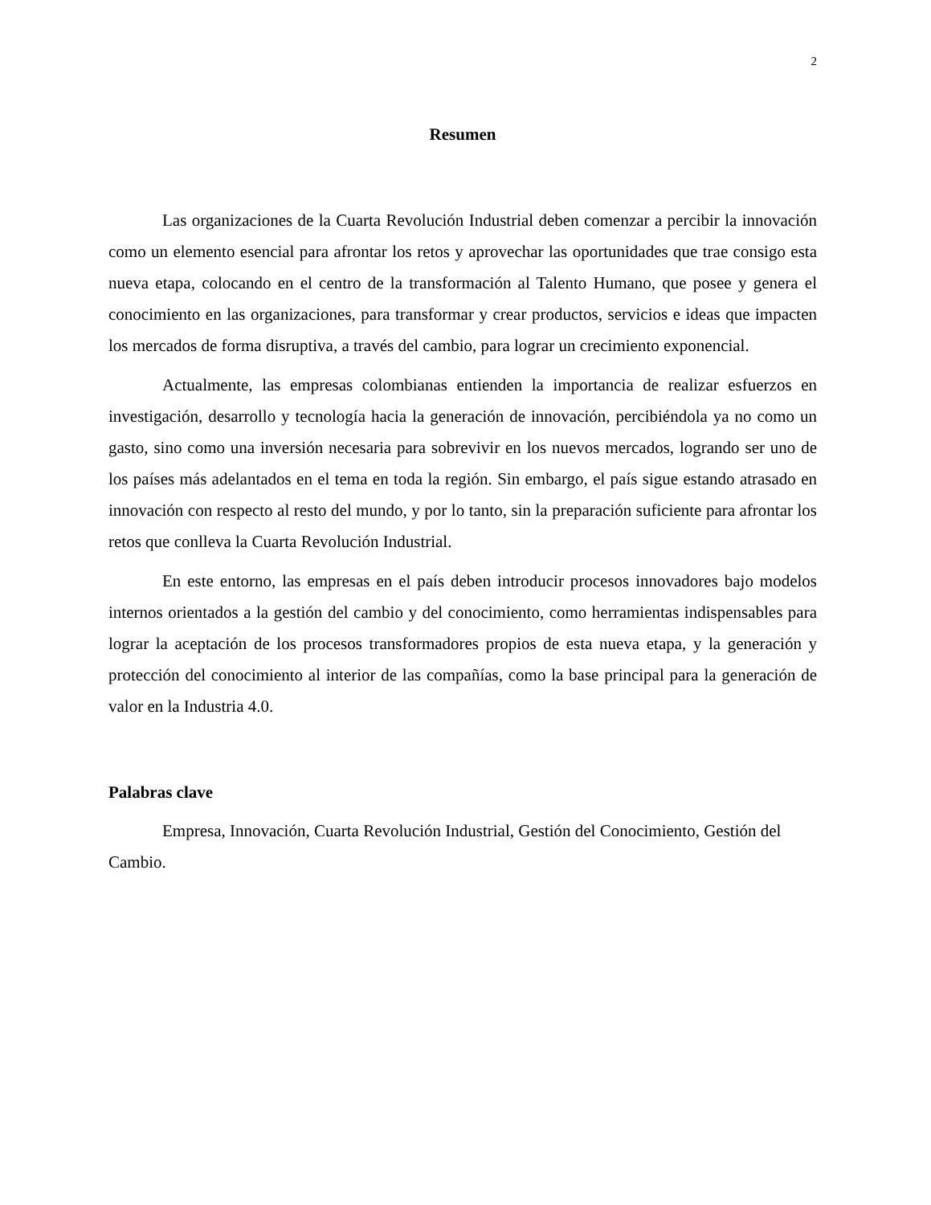2
Resumen
Las organizaciones de la Cuarta Revolución Industrial deben comenzar a percibir la innovación como un elemento esencial para afrontar los retos y aprovechar las oportunidades que trae consigo esta nueva etapa, colocando en el centro de la transformación al Talento Humano, que posee y genera el conocimiento en las organizaciones, para transformar y crear productos, servicios e ideas que impacten los mercados de forma disruptiva, a través del cambio, para lograr un crecimiento exponencial.
Actualmente, las empresas colombianas entienden la importancia de realizar esfuerzos en investigación, desarrollo y tecnología hacia la generación de innovación, percibiéndola ya no como un gasto, sino como una inversión necesaria para sobrevivir en los nuevos mercados, logrando ser uno de los países más adelantados en el tema en toda la región. Sin embargo, el país sigue estando atrasado en innovación con respecto al resto del mundo, y por lo tanto, sin la preparación suficiente para afrontar los retos que conlleva la Cuarta Revolución Industrial.
En este entorno, las empresas en el país deben introducir procesos innovadores bajo modelos internos orientados a la gestión del cambio y del conocimiento, como herramientas indispensables para lograr la aceptación de los procesos transformadores propios de esta nueva etapa, y la generación y protección del conocimiento al interior de las compañías, como la base principal para la generación de valor en la Industria 4.0.
Palabras clave
Empresa, Innovación, Cuarta Revolución Industrial, Gestión del Conocimiento, Gestión del Cambio.